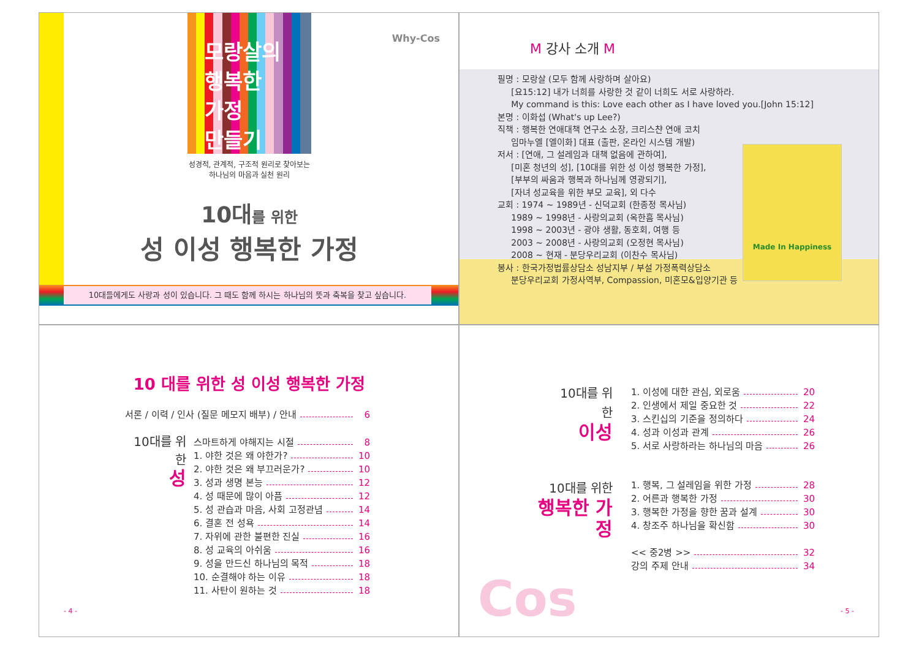모랑살의
행복한
가정
만들기
Why-Cos
성경적, 관계적, 구조적 원리로 찾아보는
하나님의 마음과 실천 원리
10대를 위한
성 이성 행복한 가정
10대들에게도 사랑과 성이 있습니다. 그 때도 함께 하시는 하나님의 뜻과 축복을 찾고 싶습니다.
M 강사 소개 M
필명 : 모랑살 (모두 함께 사랑하며 살아요)
[요15:12] 내가 너희를 사랑한 것 같이 너희도 서로 사랑하라.
My command is this: Love each other as I have loved you.[John 15:12]
본명 : 이화섭 (What's up Lee?)
직책 : 행복한 연애대책 연구소 소장, 크리스챤 연애 코치
임마누엘 [엘이화] 대표 (출판, 온라인 시스템 개발)
저서 : [연애, 그 설레임과 대책 없음에 관하여],
[미혼 청년의 성], [10대를 위한 성 이성 행복한 가정],
[부부의 싸움과 행복과 하나님께 영광되기],
[자녀 성교육을 위한 부모 교육], 외 다수
교회 : 1974 ~ 1989년 - 신덕교회 (한종정 목사님)
1989 ~ 1998년 - 사랑의교회 (옥한흠 목사님)
1998 ~ 2003년 - 광야 생활, 동호회, 여행 등
2003 ~ 2008년 - 사랑의교회 (오정현 목사님)
2008 ~ 현재 - 분당우리교회 (이찬수 목사님)
봉사 : 한국가정법률상담소 성남지부 / 부설 가정폭력상담소
분당우리교회 가정사역부, Compassion, 미혼모&입양기관 등
Made In Happiness
10 대를 위한 성 이성 행복한 가정
서론 / 이력 / 인사 (질문 메모지 배부) / 안내 6
10대를 위한
성
스마트하게 야해지는 시절 8
1. 야한 것은 왜 야한가? 10
2. 야한 것은 왜 부끄러운가? 10
3. 성과 생명 본능 12
4. 성 때문에 많이 아픔 12
5. 성 관습과 마음, 사회 고정관념 14
6. 결혼 전 성욕 14
7. 자위에 관한 불편한 진실 16
8. 성 교육의 아쉬움 16
9. 성을 만드신 하나님의 목적 18
10. 순결해야 하는 이유 18
11. 사탄이 원하는 것 18
- 4 -
10대를 위한
이성
1. 이성에 대한 관심, 외로움 20
2. 인생에서 제일 중요한 것 22
3. 스킨십의 기준을 정의하다 24
4. 성과 이성과 관계 26
5. 서로 사랑하라는 하나님의 마음 26
10대를 위한
행복한 가정
1. 행복, 그 설레임을 위한 가정 28
2. 어른과 행복한 가정 30
3. 행복한 가정을 향한 꿈과 설계 30
4. 창조주 하나님을 확신함 30
<< 중2병 >> 32
강의 주제 안내 34
Cos - 5 -